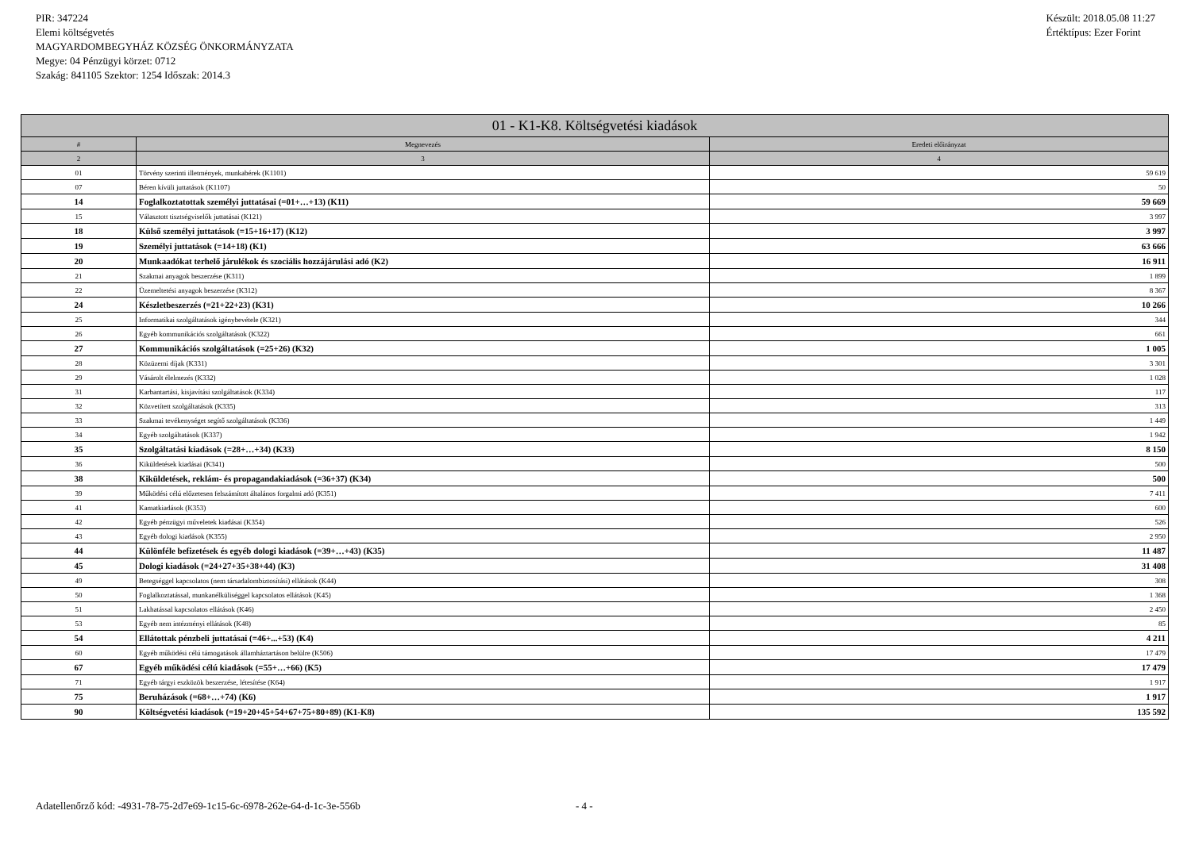PIR: 347224
Elemi költségvetés
MAGYARDOMBEGYHÁZ KÖZSÉG ÖNKORMÁNYZATA
Megye: 04 Pénzügyi körzet: 0712
Szakág: 841105 Szektor: 1254 Időszak: 2014.3
Készült: 2018.05.08 11:27
Értéktípus: Ezer Forint
| 01 - K1-K8. Költségvetési kiadások | | |
| --- | --- | --- |
| # | Megnevezés | Eredeti előirányzat |
| 2 | 3 | 4 |
| 01 | Törvény szerinti illetmények, munkabérek (K1101) | 59 619 |
| 07 | Béren kívüli juttatások (K1107) | 50 |
| 14 | Foglalkoztatottak személyi juttatásai (=01+…+13) (K11) | 59 669 |
| 15 | Választott tisztségviselők juttatásai (K121) | 3 997 |
| 18 | Külső személyi juttatások (=15+16+17) (K12) | 3 997 |
| 19 | Személyi juttatások (=14+18) (K1) | 63 666 |
| 20 | Munkaadókat terhelő járulékok és szociális hozzájárulási adó (K2) | 16 911 |
| 21 | Szakmai anyagok beszerzése (K311) | 1 899 |
| 22 | Üzemeltetési anyagok beszerzése (K312) | 8 367 |
| 24 | Készletbeszerzés (=21+22+23) (K31) | 10 266 |
| 25 | Informatikai szolgáltatások igénybevétele (K321) | 344 |
| 26 | Egyéb kommunikációs szolgáltatások (K322) | 661 |
| 27 | Kommunikációs szolgáltatások (=25+26) (K32) | 1 005 |
| 28 | Közüzemi díjak (K331) | 3 301 |
| 29 | Vásárolt élelmezés (K332) | 1 028 |
| 31 | Karbantartási, kisjavítási szolgáltatások (K334) | 117 |
| 32 | Közvetített szolgáltatások (K335) | 313 |
| 33 | Szakmai tevékenységet segítő szolgáltatások (K336) | 1 449 |
| 34 | Egyéb szolgáltatások (K337) | 1 942 |
| 35 | Szolgáltatási kiadások (=28+…+34) (K33) | 8 150 |
| 36 | Kiküldetések kiadásai (K341) | 500 |
| 38 | Kiküldetések, reklám- és propagandakiadások (=36+37) (K34) | 500 |
| 39 | Működési célú előzetesen felszámított általános forgalmi adó (K351) | 7 411 |
| 41 | Kamatkiadások (K353) | 600 |
| 42 | Egyéb pénzügyi műveletek kiadásai (K354) | 526 |
| 43 | Egyéb dologi kiadások (K355) | 2 950 |
| 44 | Különféle befizetések és egyéb dologi kiadások (=39+…+43) (K35) | 11 487 |
| 45 | Dologi kiadások (=24+27+35+38+44) (K3) | 31 408 |
| 49 | Betegséggel kapcsolatos (nem társadalombiztosítási) ellátások (K44) | 308 |
| 50 | Foglalkoztatással, munkanélküliséggel kapcsolatos ellátások (K45) | 1 368 |
| 51 | Lakhatással kapcsolatos ellátások (K46) | 2 450 |
| 53 | Egyéb nem intézményi ellátások (K48) | 85 |
| 54 | Ellátottak pénzbeli juttatásai (=46+...+53) (K4) | 4 211 |
| 60 | Egyéb működési célú támogatások államháztartáson belülre (K506) | 17 479 |
| 67 | Egyéb működési célú kiadások (=55+…+66) (K5) | 17 479 |
| 71 | Egyéb tárgyi eszközök beszerzése, létesítése (K64) | 1 917 |
| 75 | Beruházások (=68+…+74) (K6) | 1 917 |
| 90 | Költségvetési kiadások (=19+20+45+54+67+75+80+89) (K1-K8) | 135 592 |
Adatellenőrző kód: -4931-78-75-2d7e69-1c15-6c-6978-262e-64-d-1c-3e-556b
- 4 -